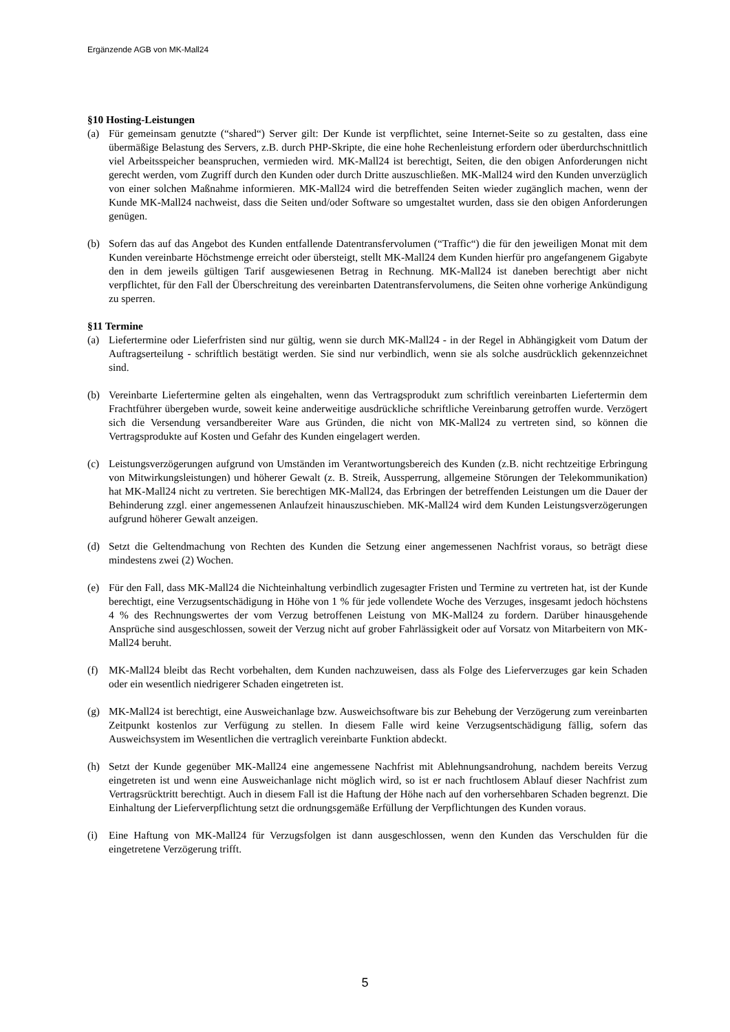Ergänzende AGB von MK-Mall24
§10 Hosting-Leistungen
(a) Für gemeinsam genutzte (“shared“) Server gilt: Der Kunde ist verpflichtet, seine Internet-Seite so zu gestalten, dass eine übermäßige Belastung des Servers, z.B. durch PHP-Skripte, die eine hohe Rechenleistung erfordern oder überdurchschnittlich viel Arbeitsspeicher beanspruchen, vermieden wird. MK-Mall24 ist berechtigt, Seiten, die den obigen Anforderungen nicht gerecht werden, vom Zugriff durch den Kunden oder durch Dritte auszuschließen. MK-Mall24 wird den Kunden unverzüglich von einer solchen Maßnahme informieren. MK-Mall24 wird die betreffenden Seiten wieder zugänglich machen, wenn der Kunde MK-Mall24 nachweist, dass die Seiten und/oder Software so umgestaltet wurden, dass sie den obigen Anforderungen genügen.
(b) Sofern das auf das Angebot des Kunden entfallende Datentransfervolumen (“Traffic“) die für den jeweiligen Monat mit dem Kunden vereinbarte Höchstmenge erreicht oder übersteigt, stellt MK-Mall24 dem Kunden hierfür pro angefangenem Gigabyte den in dem jeweils gültigen Tarif ausgewiesenen Betrag in Rechnung. MK-Mall24 ist daneben berechtigt aber nicht verpflichtet, für den Fall der Überschreitung des vereinbarten Datentransfervolumens, die Seiten ohne vorherige Ankündigung zu sperren.
§11 Termine
(a) Liefertermine oder Lieferfristen sind nur gültig, wenn sie durch MK-Mall24 - in der Regel in Abhängigkeit vom Datum der Auftragserteilung - schriftlich bestätigt werden. Sie sind nur verbindlich, wenn sie als solche ausdrücklich gekennzeichnet sind.
(b) Vereinbarte Liefertermine gelten als eingehalten, wenn das Vertragsprodukt zum schriftlich vereinbarten Liefertermin dem Frachtführer übergeben wurde, soweit keine anderweitige ausdrückliche schriftliche Vereinbarung getroffen wurde. Verzögert sich die Versendung versandbereiter Ware aus Gründen, die nicht von MK-Mall24 zu vertreten sind, so können die Vertragsprodukte auf Kosten und Gefahr des Kunden eingelagert werden.
(c) Leistungsverzögerungen aufgrund von Umständen im Verantwortungsbereich des Kunden (z.B. nicht rechtzeitige Erbringung von Mitwirkungsleistungen) und höherer Gewalt (z. B. Streik, Aussperrung, allgemeine Störungen der Telekommunikation) hat MK-Mall24 nicht zu vertreten. Sie berechtigen MK-Mall24, das Erbringen der betreffenden Leistungen um die Dauer der Behinderung zzgl. einer angemessenen Anlaufzeit hinauszuschieben. MK-Mall24 wird dem Kunden Leistungsverzögerungen aufgrund höherer Gewalt anzeigen.
(d) Setzt die Geltendmachung von Rechten des Kunden die Setzung einer angemessenen Nachfrist voraus, so beträgt diese mindestens zwei (2) Wochen.
(e) Für den Fall, dass MK-Mall24 die Nichteinhaltung verbindlich zugesagter Fristen und Termine zu vertreten hat, ist der Kunde berechtigt, eine Verzugsentschädigung in Höhe von 1 % für jede vollendete Woche des Verzuges, insgesamt jedoch höchstens 4 % des Rechnungswertes der vom Verzug betroffenen Leistung von MK-Mall24 zu fordern. Darüber hinausgehende Ansprüche sind ausgeschlossen, soweit der Verzug nicht auf grober Fahrlässigkeit oder auf Vorsatz von Mitarbeitern von MK-Mall24 beruht.
(f) MK-Mall24 bleibt das Recht vorbehalten, dem Kunden nachzuweisen, dass als Folge des Lieferverzuges gar kein Schaden oder ein wesentlich niedrigerer Schaden eingetreten ist.
(g) MK-Mall24 ist berechtigt, eine Ausweichanlage bzw. Ausweichsoftware bis zur Behebung der Verzögerung zum vereinbarten Zeitpunkt kostenlos zur Verfügung zu stellen. In diesem Falle wird keine Verzugsentschädigung fällig, sofern das Ausweichsystem im Wesentlichen die vertraglich vereinbarte Funktion abdeckt.
(h) Setzt der Kunde gegenüber MK-Mall24 eine angemessene Nachfrist mit Ablehnungsandrohung, nachdem bereits Verzug eingetreten ist und wenn eine Ausweichanlage nicht möglich wird, so ist er nach fruchtlosem Ablauf dieser Nachfrist zum Vertragsrücktritt berechtigt. Auch in diesem Fall ist die Haftung der Höhe nach auf den vorhersehbaren Schaden begrenzt. Die Einhaltung der Lieferverpflichtung setzt die ordnungsgemäße Erfüllung der Verpflichtungen des Kunden voraus.
(i) Eine Haftung von MK-Mall24 für Verzugsfolgen ist dann ausgeschlossen, wenn den Kunden das Verschulden für die eingetretene Verzögerung trifft.
5